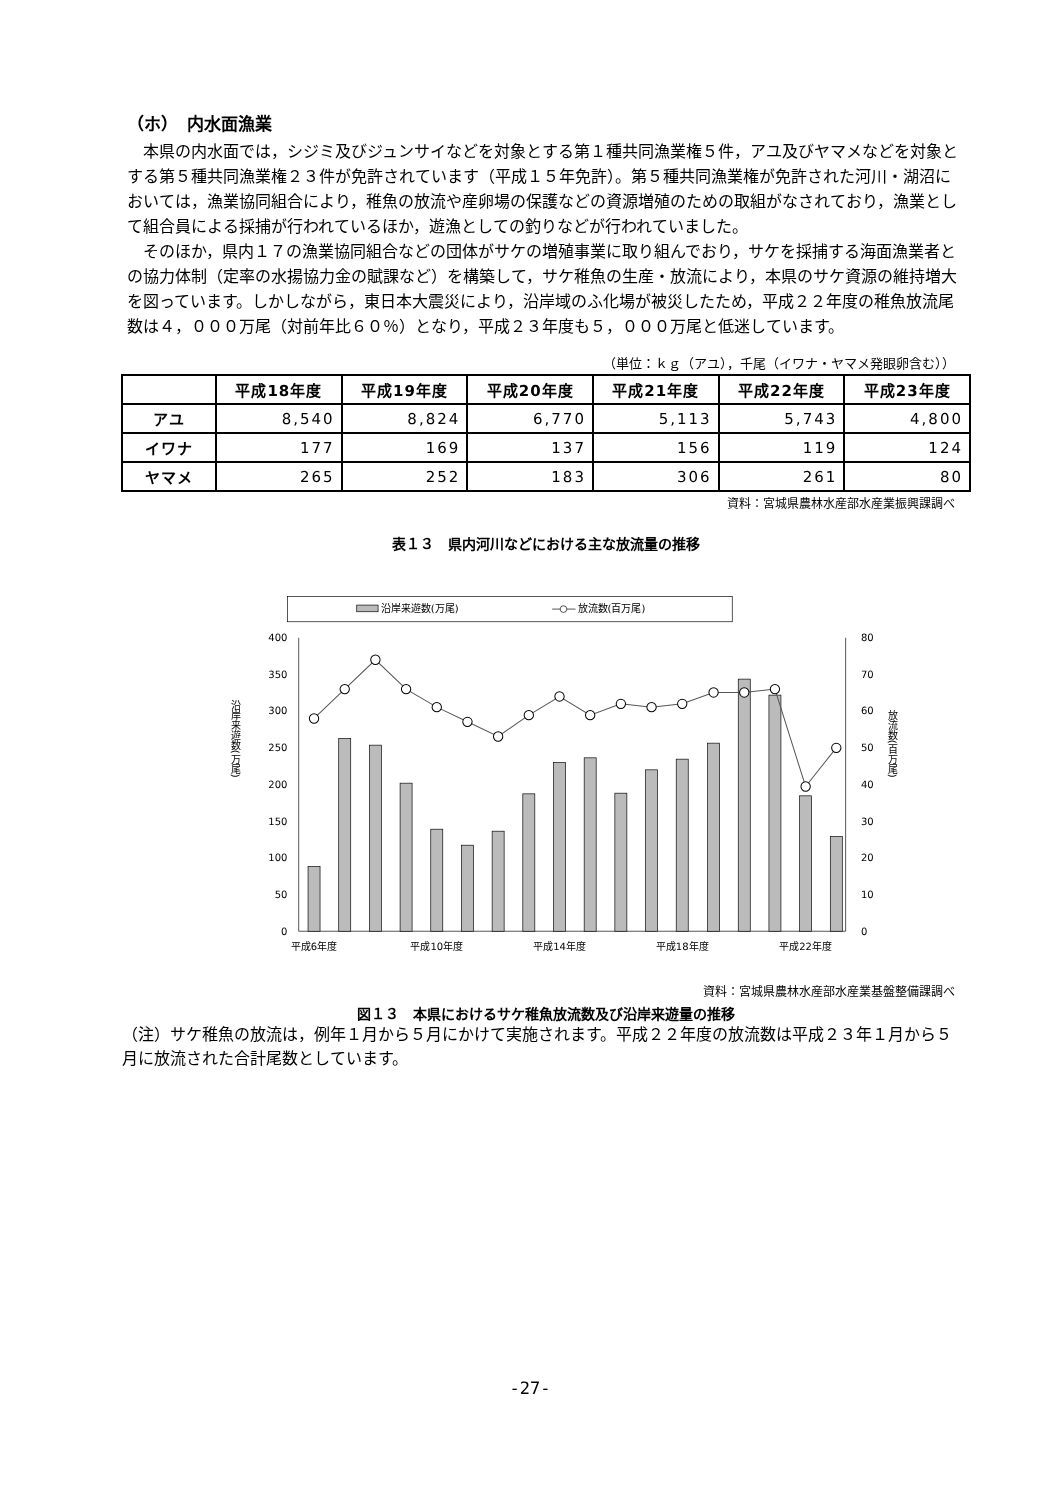（ホ）　内水面漁業
本県の内水面では，シジミ及びジュンサイなどを対象とする第１種共同漁業権５件，アユ及びヤマメなどを対象とする第５種共同漁業権２３件が免許されています（平成１５年免許）。第５種共同漁業権が免許された河川・湖沼においては，漁業協同組合により，稚魚の放流や産卵場の保護などの資源増殖のための取組がなされており，漁業として組合員による採捕が行われているほか，遊漁としての釣りなどが行われていました。
そのほか，県内１７の漁業協同組合などの団体がサケの増殖事業に取り組んでおり，サケを採捕する海面漁業者との協力体制（定率の水揚協力金の賦課など）を構築して，サケ稚魚の生産・放流により，本県のサケ資源の維持増大を図っています。しかしながら，東日本大震災により，沿岸域のふ化場が被災したため，平成２２年度の稚魚放流尾数は４，０００万尾（対前年比６０％）となり，平成２３年度も５，０００万尾と低迷しています。
（単位：ｋｇ（アユ），千尾（イワナ・ヤマメ発眼卵含む））
| | 平成18年度 | 平成19年度 | 平成20年度 | 平成21年度 | 平成22年度 | 平成23年度 |
| --- | --- | --- | --- | --- | --- | --- |
| アユ | 8,540 | 8,824 | 6,770 | 5,113 | 5,743 | 4,800 |
| イワナ | 177 | 169 | 137 | 156 | 119 | 124 |
| ヤマメ | 265 | 252 | 183 | 306 | 261 | 80 |
資料：宮城県農林水産部水産業振興課調べ
表１３　県内河川などにおける主な放流量の推移
沿岸来遊数(万尾)
放流数(百万尾)
400
350
300
250
200
150
100
50
0
80
70
60
50
40
30
20
10
0
沿岸来遊数(万尾)
放流数(百万尾)
平成6年度
平成10年度
平成14年度
平成18年度
平成22年度
資料：宮城県農林水産部水産業基盤整備課調べ
図１３　本県におけるサケ稚魚放流数及び沿岸来遊量の推移
（注）サケ稚魚の放流は，例年１月から５月にかけて実施されます。平成２２年度の放流数は平成２３年１月から５月に放流された合計尾数としています。
-27-